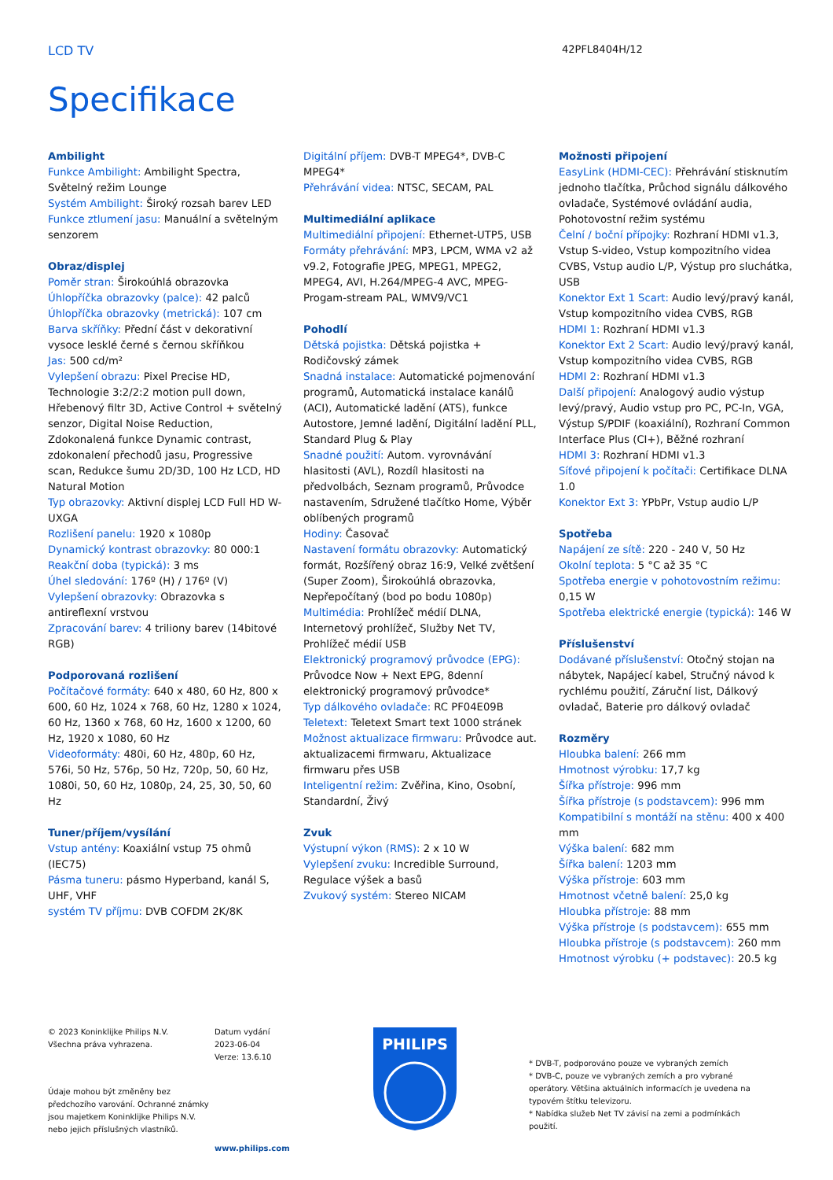LCD TV
42PFL8404H/12
Specifikace
Ambilight
Funkce Ambilight: Ambilight Spectra, Světelný režim Lounge
Systém Ambilight: Široký rozsah barev LED
Funkce ztlumení jasu: Manuální a světelným senzorem
Obraz/displej
Poměr stran: Širokoúhlá obrazovka
Úhlopříčka obrazovky (palce): 42 palců
Úhlopříčka obrazovky (metrická): 107 cm
Barva skříňky: Přední část v dekorativní vysoce lesklé černé s černou skříňkou
Jas: 500 cd/m²
Vylepšení obrazu: Pixel Precise HD, Technologie 3:2/2:2 motion pull down, Hřebenový filtr 3D, Active Control + světelný senzor, Digital Noise Reduction, Zdokonalená funkce Dynamic contrast, zdokonalení přechodů jasu, Progressive scan, Redukce šumu 2D/3D, 100 Hz LCD, HD Natural Motion
Typ obrazovky: Aktivní displej LCD Full HD W-UXGA
Rozlišení panelu: 1920 x 1080p
Dynamický kontrast obrazovky: 80 000:1
Reakční doba (typická): 3 ms
Úhel sledování: 176º (H) / 176º (V)
Vylepšení obrazovky: Obrazovka s antireflexní vrstvou
Zpracování barev: 4 triliony barev (14bitové RGB)
Podporovaná rozlišení
Počítačové formáty: 640 x 480, 60 Hz, 800 x 600, 60 Hz, 1024 x 768, 60 Hz, 1280 x 1024, 60 Hz, 1360 x 768, 60 Hz, 1600 x 1200, 60 Hz, 1920 x 1080, 60 Hz
Videoformáty: 480i, 60 Hz, 480p, 60 Hz, 576i, 50 Hz, 576p, 50 Hz, 720p, 50, 60 Hz, 1080i, 50, 60 Hz, 1080p, 24, 25, 30, 50, 60 Hz
Tuner/příjem/vysílání
Vstup antény: Koaxiální vstup 75 ohmů (IEC75)
Pásma tuneru: pásmo Hyperband, kanál S, UHF, VHF
systém TV příjmu: DVB COFDM 2K/8K
Digitální příjem: DVB-T MPEG4*, DVB-C MPEG4*
Přehrávání videa: NTSC, SECAM, PAL
Multimediální aplikace
Multimediální připojení: Ethernet-UTP5, USB
Formáty přehrávání: MP3, LPCM, WMA v2 až v9.2, Fotografie JPEG, MPEG1, MPEG2, MPEG4, AVI, H.264/MPEG-4 AVC, MPEG-Progam-stream PAL, WMV9/VC1
Pohodlí
Dětská pojistka: Dětská pojistka + Rodičovský zámek
Snadná instalace: Automatické pojmenování programů, Automatická instalace kanálů (ACI), Automatické ladění (ATS), funkce Autostore, Jemné ladění, Digitální ladění PLL, Standard Plug & Play
Snadné použití: Autom. vyrovnávání hlasitosti (AVL), Rozdíl hlasitosti na předvolbách, Seznam programů, Průvodce nastavením, Sdružené tlačítko Home, Výběr oblíbených programů
Hodiny: Časovač
Nastavení formátu obrazovky: Automatický formát, Rozšířený obraz 16:9, Velké zvětšení (Super Zoom), Širokoúhlá obrazovka, Nepřepočítaný (bod po bodu 1080p)
Multimédia: Prohlížeč médií DLNA, Internetový prohlížeč, Služby Net TV, Prohlížeč médií USB
Elektronický programový průvodce (EPG): Průvodce Now + Next EPG, 8denní elektronický programový průvodce*
Typ dálkového ovladače: RC PF04E09B
Teletext: Teletext Smart text 1000 stránek
Možnost aktualizace firmwaru: Průvodce aut. aktualizacemi firmwaru, Aktualizace firmwaru přes USB
Inteligentní režim: Zvěřina, Kino, Osobní, Standardní, Živý
Zvuk
Výstupní výkon (RMS): 2 x 10 W
Vylepšení zvuku: Incredible Surround, Regulace výšek a basů
Zvukový systém: Stereo NICAM
Možnosti připojení
EasyLink (HDMI-CEC): Přehrávání stisknutím jednoho tlačítka, Průchod signálu dálkového ovladače, Systémové ovládání audia, Pohotovostní režim systému
Čelní / boční přípojky: Rozhraní HDMI v1.3, Vstup S-video, Vstup kompozitního videa CVBS, Vstup audio L/P, Výstup pro sluchátka, USB
Konektor Ext 1 Scart: Audio levý/pravý kanál, Vstup kompozitního videa CVBS, RGB
HDMI 1: Rozhraní HDMI v1.3
Konektor Ext 2 Scart: Audio levý/pravý kanál, Vstup kompozitního videa CVBS, RGB
HDMI 2: Rozhraní HDMI v1.3
Další připojení: Analogový audio výstup levý/pravý, Audio vstup pro PC, PC-In, VGA, Výstup S/PDIF (koaxiální), Rozhraní Common Interface Plus (CI+), Běžné rozhraní
HDMI 3: Rozhraní HDMI v1.3
Síťové připojení k počítači: Certifikace DLNA 1.0
Konektor Ext 3: YPbPr, Vstup audio L/P
Spotřeba
Napájení ze sítě: 220 - 240 V, 50 Hz
Okolní teplota: 5 °C až 35 °C
Spotřeba energie v pohotovostním režimu: 0,15 W
Spotřeba elektrické energie (typická): 146 W
Příslušenství
Dodávané příslušenství: Otočný stojan na nábytek, Napájecí kabel, Stručný návod k rychlému použití, Záruční list, Dálkový ovladač, Baterie pro dálkový ovladač
Rozměry
Hloubka balení: 266 mm
Hmotnost výrobku: 17,7 kg
Šířka přístroje: 996 mm
Šířka přístroje (s podstavcem): 996 mm
Kompatibilní s montáží na stěnu: 400 x 400 mm
Výška balení: 682 mm
Šířka balení: 1203 mm
Výška přístroje: 603 mm
Hmotnost včetně balení: 25,0 kg
Hloubka přístroje: 88 mm
Výška přístroje (s podstavcem): 655 mm
Hloubka přístroje (s podstavcem): 260 mm
Hmotnost výrobku (+ podstavec): 20.5 kg
© 2023 Koninklijke Philips N.V.
Všechna práva vyhrazena.
Údaje mohou být změněny bez předchozího varování. Ochranné známky jsou majetkem Koninklijke Philips N.V. nebo jejich příslušných vlastníků.
Datum vydání
2023-06-04
Verze: 13.6.10
www.philips.com
PHILIPS
* DVB-T, podporováno pouze ve vybraných zemích
* DVB-C, pouze ve vybraných zemích a pro vybrané operátory. Většina aktuálních informacích je uvedena na typovém štítku televizoru.
* Nabídka služeb Net TV závisí na zemi a podmínkách použití.